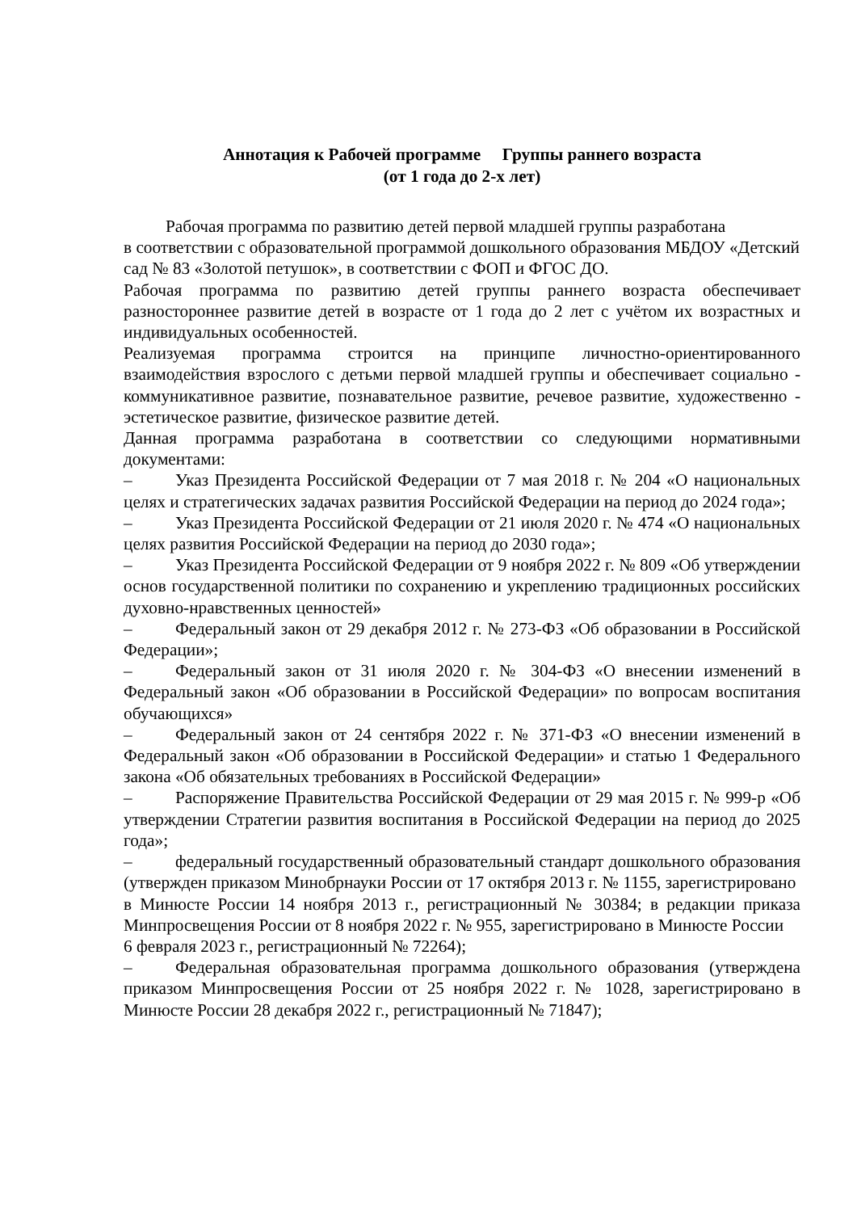Аннотация к Рабочей программе Группы раннего возраста
(от 1 года до 2-х лет)
Рабочая программа по развитию детей первой младшей группы разработана
в соответствии с образовательной программой дошкольного образования МБДОУ «Детский сад № 83 «Золотой петушок», в соответствии с ФОП и ФГОС ДО.
Рабочая программа по развитию детей группы раннего возраста обеспечивает разностороннее развитие детей в возрасте от 1 года до 2 лет с учётом их возрастных и индивидуальных особенностей.
Реализуемая программа строится на принципе личностно-ориентированного взаимодействия взрослого с детьми первой младшей группы и обеспечивает социально - коммуникативное развитие, познавательное развитие, речевое развитие, художественно - эстетическое развитие, физическое развитие детей.
Данная программа разработана в соответствии со следующими нормативными документами:
– Указ Президента Российской Федерации от 7 мая 2018 г. № 204 «О национальных целях и стратегических задачах развития Российской Федерации на период до 2024 года»;
– Указ Президента Российской Федерации от 21 июля 2020 г. № 474 «О национальных целях развития Российской Федерации на период до 2030 года»;
– Указ Президента Российской Федерации от 9 ноября 2022 г. № 809 «Об утверждении основ государственной политики по сохранению и укреплению традиционных российских духовно-нравственных ценностей»
– Федеральный закон от 29 декабря 2012 г. № 273-ФЗ «Об образовании в Российской Федерации»;
– Федеральный закон от 31 июля 2020 г. № 304-ФЗ «О внесении изменений в Федеральный закон «Об образовании в Российской Федерации» по вопросам воспитания обучающихся»
– Федеральный закон от 24 сентября 2022 г. № 371-ФЗ «О внесении изменений в Федеральный закон «Об образовании в Российской Федерации» и статью 1 Федерального закона «Об обязательных требованиях в Российской Федерации»
– Распоряжение Правительства Российской Федерации от 29 мая 2015 г. № 999-р «Об утверждении Стратегии развития воспитания в Российской Федерации на период до 2025 года»;
– федеральный государственный образовательный стандарт дошкольного образования (утвержден приказом Минобрнауки России от 17 октября 2013 г. № 1155, зарегистрировано
в Минюсте России 14 ноября 2013 г., регистрационный № 30384; в редакции приказа Минпросвещения России от 8 ноября 2022 г. № 955, зарегистрировано в Минюсте России
6 февраля 2023 г., регистрационный № 72264);
– Федеральная образовательная программа дошкольного образования (утверждена приказом Минпросвещения России от 25 ноября 2022 г. № 1028, зарегистрировано в Минюсте России 28 декабря 2022 г., регистрационный № 71847);